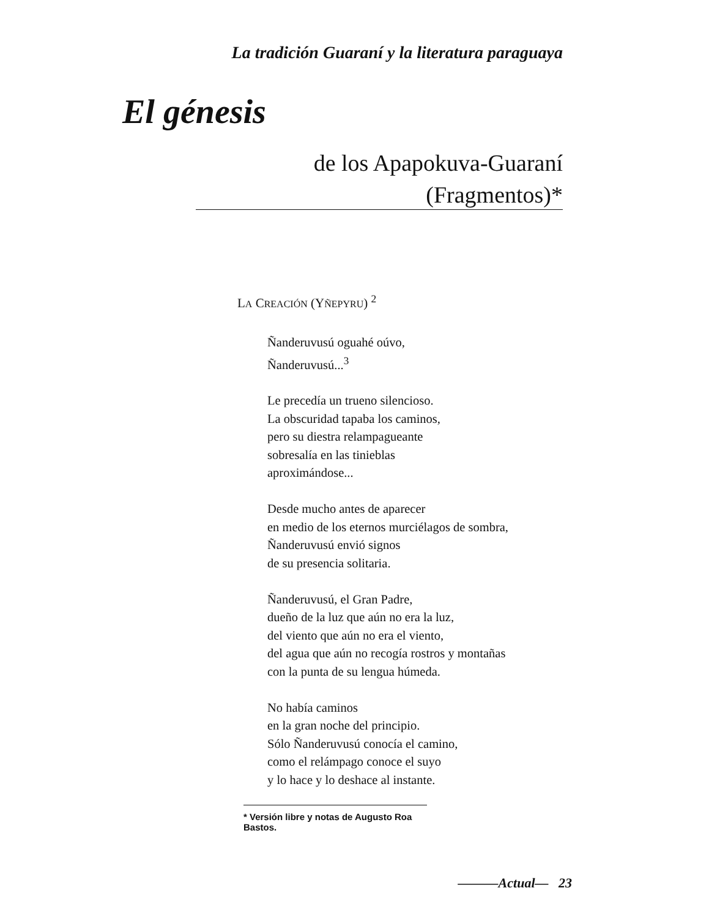La tradición Guaraní y la literatura paraguaya
El génesis
de los Apapokuva-Guaraní
(Fragmentos)*
LA CREACIÓN (YÑEPYRU) <sup>2</sup>
Ñanderuvusú oguahé oúvo,
Ñanderuvusú...<sup>3</sup>
Le precedía un trueno silencioso.
La obscuridad tapaba los caminos,
pero su diestra relampagueante
sobresalía en las tinieblas
aproximándose...
Desde mucho antes de aparecer
en medio de los eternos murciélagos de sombra,
Ñanderuvusú envió signos
de su presencia solitaria.
Ñanderuvusú, el Gran Padre,
dueño de la luz que aún no era la luz,
del viento que aún no era el viento,
del agua que aún no recogía rostros y montañas
con la punta de su lengua húmeda.
No había caminos
en la gran noche del principio.
Sólo Ñanderuvusú conocía el camino,
como el relámpago conoce el suyo
y lo hace y lo deshace al instante.
* Versión libre y notas de Augusto Roa Bastos.
———Actual— 23